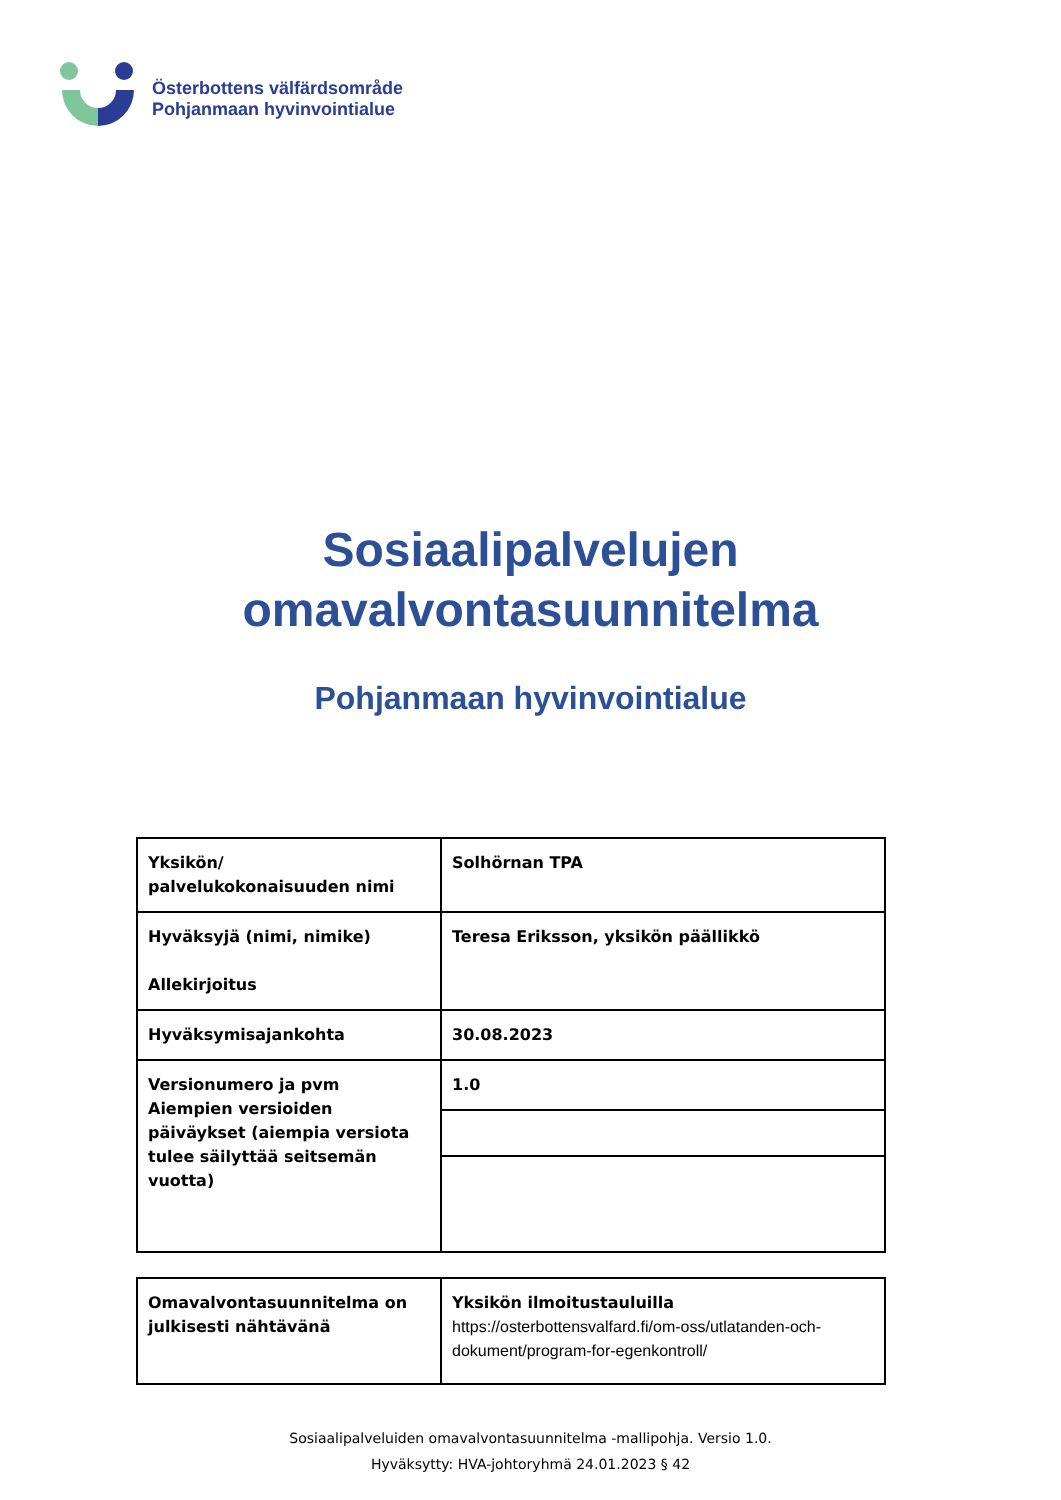Österbottens välfärdsområde
Pohjanmaan hyvinvointialue
Sosiaalipalvelujen
omavalvontasuunnitelma
Pohjanmaan hyvinvointialue
| Yksikön/ palvelukokonaisuuden nimi | Solhörnan TPA |
| Hyväksyjä (nimi, nimike) Allekirjoitus | Teresa Eriksson, yksikön päällikkö |
| Hyväksymisajankohta | 30.08.2023 |
| Versionumero ja pvm Aiempien versioiden päiväykset (aiempia versiota tulee säilyttää seitsemän vuotta) | 1.0 |
| Omavalvontasuunnitelma on julkisesti nähtävänä | Yksikön ilmoitustauluilla https://osterbottensvalfard.fi/om-oss/utlatanden-och-dokument/program-for-egenkontroll/ |
Sosiaalipalveluiden omavalvontasuunnitelma -mallipohja. Versio 1.0.
Hyväksytty: HVA-johtoryhmä 24.01.2023 § 42